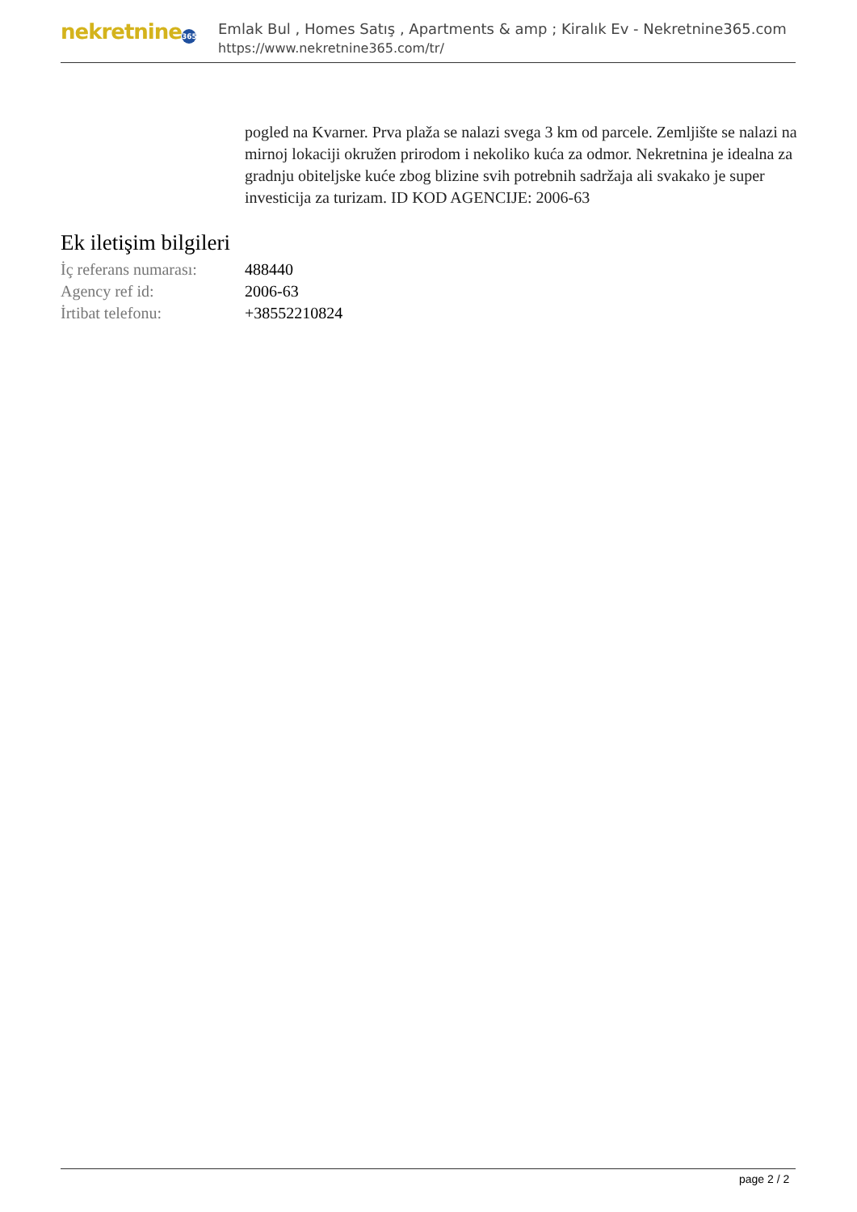nekretnine 365
Emlak Bul , Homes Satış , Apartments & amp ; Kiralık Ev - Nekretnine365.com
https://www.nekretnine365.com/tr/
pogled na Kvarner. Prva plaža se nalazi svega 3 km od parcele. Zemljište se nalazi na mirnoj lokaciji okružen prirodom i nekoliko kuća za odmor. Nekretnina je idealna za gradnju obiteljske kuće zbog blizine svih potrebnih sadržaja ali svakako je super investicija za turizam. ID KOD AGENCIJE: 2006-63
Ek iletişim bilgileri
| İç referans numarası: | 488440 |
| Agency ref id: | 2006-63 |
| İrtibat telefonu: | +38552210824 |
page 2 / 2